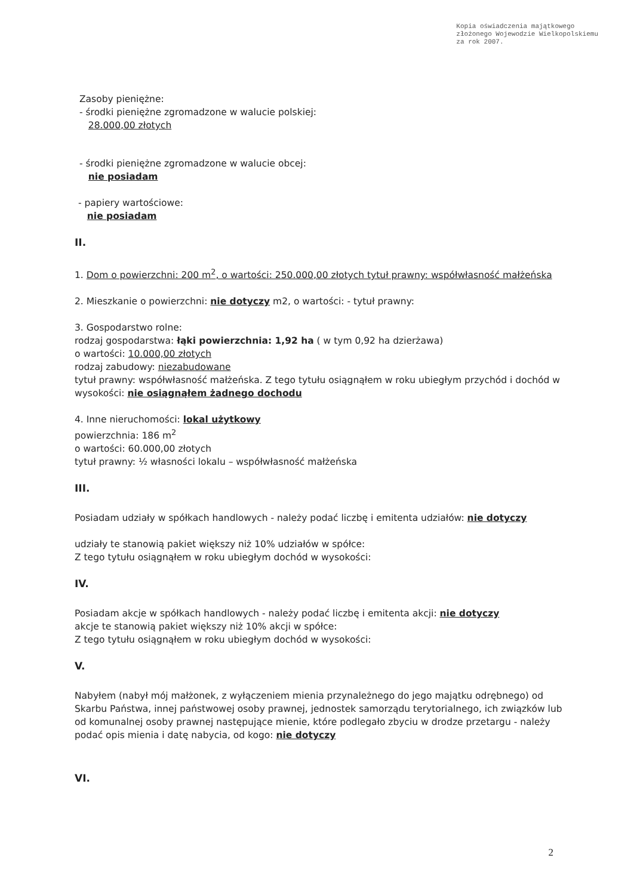Kopia oświadczenia majątkowego
złożonego Wojewodzie Wielkopolskiemu
za rok 2007.
Zasoby pieniężne:
- środki pieniężne zgromadzone w walucie polskiej:
28.000,00 złotych
- środki pieniężne zgromadzone w walucie obcej:
nie posiadam
- papiery wartościowe:
nie posiadam
II.
1. Dom o powierzchni: 200 m<sup>2</sup>, o wartości: 250.000,00 złotych tytuł prawny: współwłasność małżeńska
2. Mieszkanie o powierzchni: nie dotyczy m2, o wartości: - tytuł prawny:
3. Gospodarstwo rolne:
rodzaj gospodarstwa: łąki powierzchnia: 1,92 ha ( w tym 0,92 ha dzierżawa)
o wartości: 10.000,00 złotych
rodzaj zabudowy: niezabudowane
tytuł prawny: współwłasność małżeńska. Z tego tytułu osiągnąłem w roku ubiegłym przychód i dochód w wysokości: nie osiągnąłem żadnego dochodu
4. Inne nieruchomości: lokal użytkowy
powierzchnia: 186 m<sup>2</sup>
o wartości: 60.000,00 złotych
tytuł prawny: ½ własności lokalu – współwłasność małżeńska
III.
Posiadam udziały w spółkach handlowych - należy podać liczbę i emitenta udziałów: nie dotyczy
udziały te stanowią pakiet większy niż 10% udziałów w spółce:
Z tego tytułu osiągnąłem w roku ubiegłym dochód w wysokości:
IV.
Posiadam akcje w spółkach handlowych - należy podać liczbę i emitenta akcji: nie dotyczy
akcje te stanowią pakiet większy niż 10% akcji w spółce:
Z tego tytułu osiągnąłem w roku ubiegłym dochód w wysokości:
V.
Nabyłem (nabył mój małżonek, z wyłączeniem mienia przynależnego do jego majątku odrębnego) od Skarbu Państwa, innej państwowej osoby prawnej, jednostek samorządu terytorialnego, ich związków lub od komunalnej osoby prawnej następujące mienie, które podlegało zbyciu w drodze przetargu - należy podać opis mienia i datę nabycia, od kogo: nie dotyczy
VI.
2